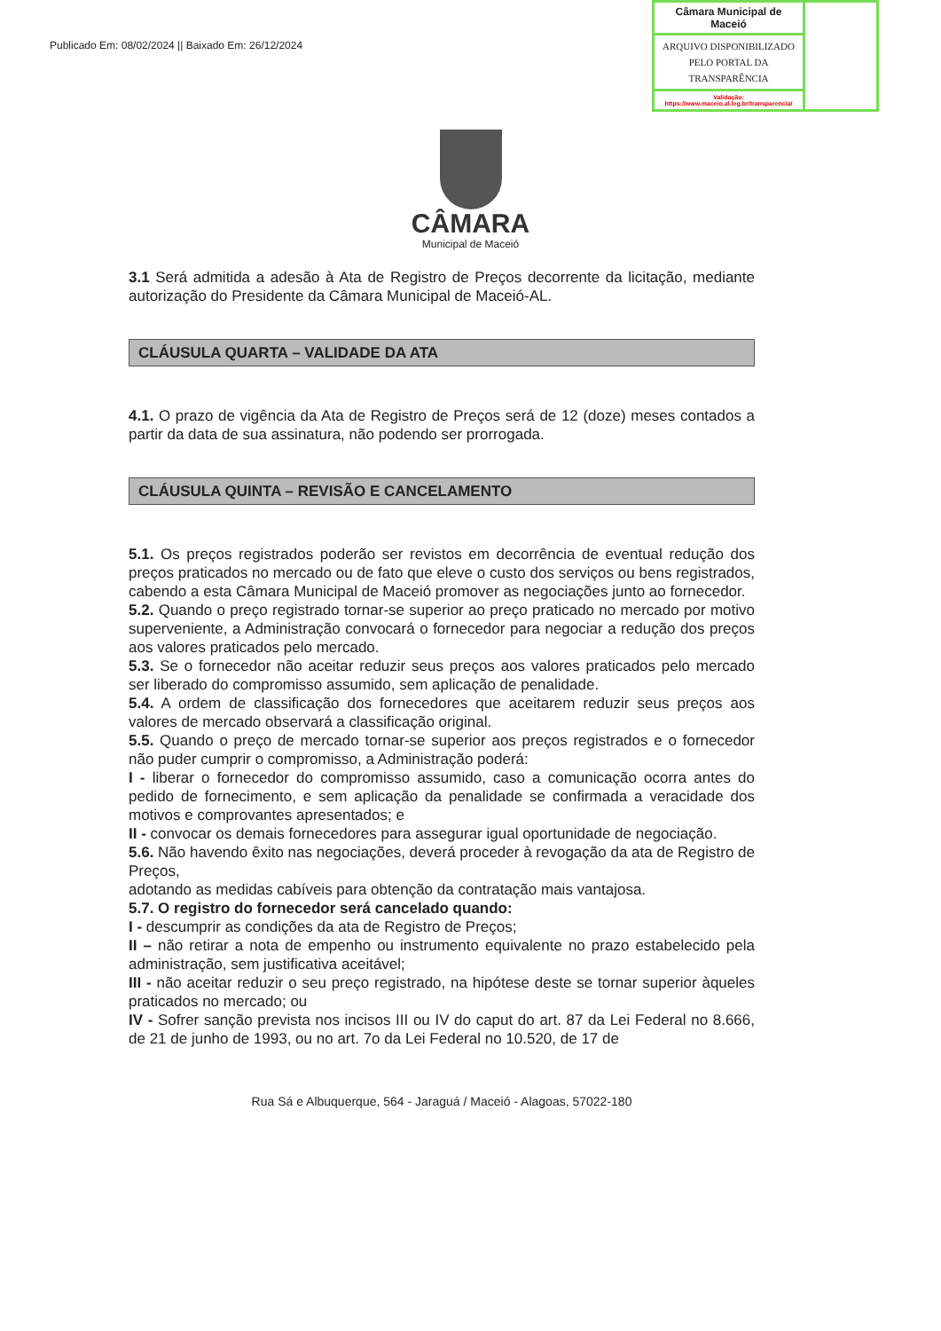Publicado Em: 08/02/2024 || Baixado Em: 26/12/2024
Câmara Municipal de Maceió
ARQUIVO DISPONIBILIZADO PELO PORTAL DA TRANSPARÊNCIA
Validação:
https://www.maceio.al.leg.br/transparencia/
CÂMARA
Municipal de Maceió
3.1 Será admitida a adesão à Ata de Registro de Preços decorrente da licitação, mediante autorização do Presidente da Câmara Municipal de Maceió-AL.
CLÁUSULA QUARTA – VALIDADE DA ATA
4.1. O prazo de vigência da Ata de Registro de Preços será de 12 (doze) meses contados a partir da data de sua assinatura, não podendo ser prorrogada.
CLÁUSULA QUINTA – REVISÃO E CANCELAMENTO
5.1. Os preços registrados poderão ser revistos em decorrência de eventual redução dos preços praticados no mercado ou de fato que eleve o custo dos serviços ou bens registrados, cabendo a esta Câmara Municipal de Maceió promover as negociações junto ao fornecedor.
5.2. Quando o preço registrado tornar-se superior ao preço praticado no mercado por motivo superveniente, a Administração convocará o fornecedor para negociar a redução dos preços aos valores praticados pelo mercado.
5.3. Se o fornecedor não aceitar reduzir seus preços aos valores praticados pelo mercado ser liberado do compromisso assumido, sem aplicação de penalidade.
5.4. A ordem de classificação dos fornecedores que aceitarem reduzir seus preços aos valores de mercado observará a classificação original.
5.5. Quando o preço de mercado tornar-se superior aos preços registrados e o fornecedor não puder cumprir o compromisso, a Administração poderá:
I - liberar o fornecedor do compromisso assumido, caso a comunicação ocorra antes do pedido de fornecimento, e sem aplicação da penalidade se confirmada a veracidade dos motivos e comprovantes apresentados; e
II - convocar os demais fornecedores para assegurar igual oportunidade de negociação.
5.6. Não havendo êxito nas negociações, deverá proceder à revogação da ata de Registro de Preços,
adotando as medidas cabíveis para obtenção da contratação mais vantajosa.
5.7. O registro do fornecedor será cancelado quando:
I - descumprir as condições da ata de Registro de Preços;
II – não retirar a nota de empenho ou instrumento equivalente no prazo estabelecido pela administração, sem justificativa aceitável;
III - não aceitar reduzir o seu preço registrado, na hipótese deste se tornar superior àqueles praticados no mercado; ou
IV - Sofrer sanção prevista nos incisos III ou IV do caput do art. 87 da Lei Federal no 8.666, de 21 de junho de 1993, ou no art. 7o da Lei Federal no 10.520, de 17 de
Rua Sá e Albuquerque, 564 - Jaraguá / Maceió - Alagoas, 57022-180